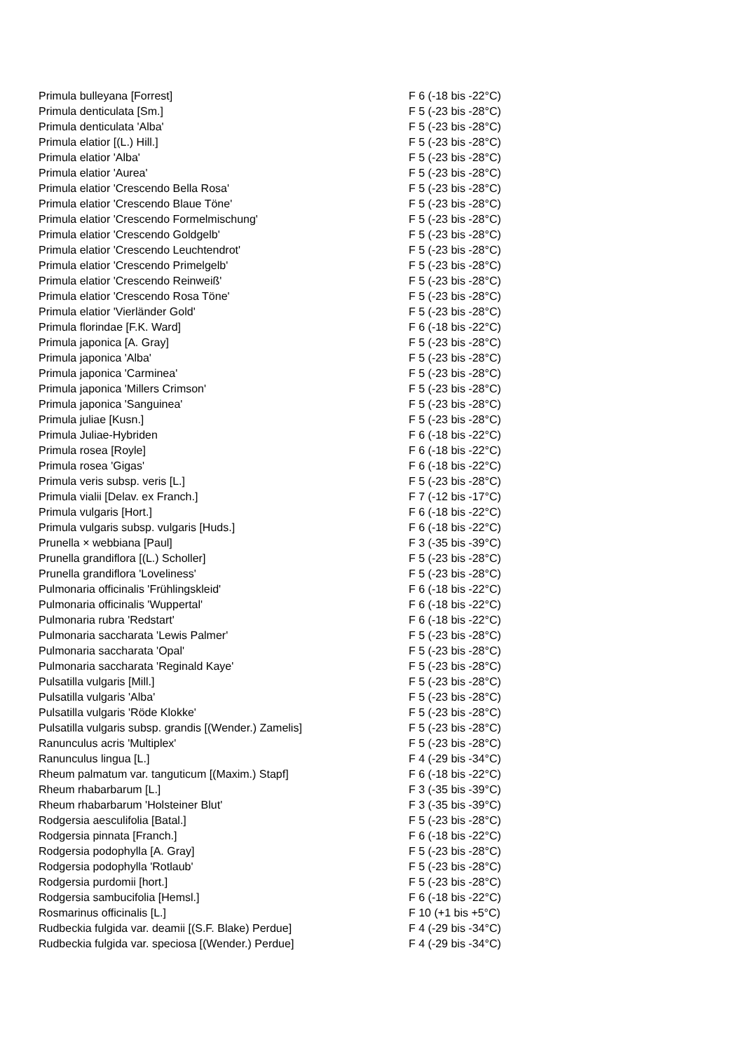| Primula bulleyana [Forrest] | F 6 (-18 bis -22°C) |
| Primula denticulata [Sm.] | F 5 (-23 bis -28°C) |
| Primula denticulata 'Alba' | F 5 (-23 bis -28°C) |
| Primula elatior [(L.) Hill.] | F 5 (-23 bis -28°C) |
| Primula elatior 'Alba' | F 5 (-23 bis -28°C) |
| Primula elatior 'Aurea' | F 5 (-23 bis -28°C) |
| Primula elatior 'Crescendo Bella Rosa' | F 5 (-23 bis -28°C) |
| Primula elatior 'Crescendo Blaue Töne' | F 5 (-23 bis -28°C) |
| Primula elatior 'Crescendo Formelmischung' | F 5 (-23 bis -28°C) |
| Primula elatior 'Crescendo Goldgelb' | F 5 (-23 bis -28°C) |
| Primula elatior 'Crescendo Leuchtendrot' | F 5 (-23 bis -28°C) |
| Primula elatior 'Crescendo Primelgelb' | F 5 (-23 bis -28°C) |
| Primula elatior 'Crescendo Reinweiß' | F 5 (-23 bis -28°C) |
| Primula elatior 'Crescendo Rosa Töne' | F 5 (-23 bis -28°C) |
| Primula elatior 'Vierländer Gold' | F 5 (-23 bis -28°C) |
| Primula florindae [F.K. Ward] | F 6 (-18 bis -22°C) |
| Primula japonica [A. Gray] | F 5 (-23 bis -28°C) |
| Primula japonica 'Alba' | F 5 (-23 bis -28°C) |
| Primula japonica 'Carminea' | F 5 (-23 bis -28°C) |
| Primula japonica 'Millers Crimson' | F 5 (-23 bis -28°C) |
| Primula japonica 'Sanguinea' | F 5 (-23 bis -28°C) |
| Primula juliae [Kusn.] | F 5 (-23 bis -28°C) |
| Primula Juliae-Hybriden | F 6 (-18 bis -22°C) |
| Primula rosea [Royle] | F 6 (-18 bis -22°C) |
| Primula rosea 'Gigas' | F 6 (-18 bis -22°C) |
| Primula veris subsp. veris [L.] | F 5 (-23 bis -28°C) |
| Primula vialii [Delav. ex Franch.] | F 7 (-12 bis -17°C) |
| Primula vulgaris [Hort.] | F 6 (-18 bis -22°C) |
| Primula vulgaris subsp. vulgaris [Huds.] | F 6 (-18 bis -22°C) |
| Prunella × webbiana [Paul] | F 3 (-35 bis -39°C) |
| Prunella grandiflora [(L.) Scholler] | F 5 (-23 bis -28°C) |
| Prunella grandiflora 'Loveliness' | F 5 (-23 bis -28°C) |
| Pulmonaria officinalis 'Frühlingskleid' | F 6 (-18 bis -22°C) |
| Pulmonaria officinalis 'Wuppertal' | F 6 (-18 bis -22°C) |
| Pulmonaria rubra 'Redstart' | F 6 (-18 bis -22°C) |
| Pulmonaria saccharata 'Lewis Palmer' | F 5 (-23 bis -28°C) |
| Pulmonaria saccharata 'Opal' | F 5 (-23 bis -28°C) |
| Pulmonaria saccharata 'Reginald Kaye' | F 5 (-23 bis -28°C) |
| Pulsatilla vulgaris [Mill.] | F 5 (-23 bis -28°C) |
| Pulsatilla vulgaris 'Alba' | F 5 (-23 bis -28°C) |
| Pulsatilla vulgaris 'Röde Klokke' | F 5 (-23 bis -28°C) |
| Pulsatilla vulgaris subsp. grandis [(Wender.) Zamelis] | F 5 (-23 bis -28°C) |
| Ranunculus acris 'Multiplex' | F 5 (-23 bis -28°C) |
| Ranunculus lingua [L.] | F 4 (-29 bis -34°C) |
| Rheum palmatum var. tanguticum [(Maxim.) Stapf] | F 6 (-18 bis -22°C) |
| Rheum rhabarbarum [L.] | F 3 (-35 bis -39°C) |
| Rheum rhabarbarum 'Holsteiner Blut' | F 3 (-35 bis -39°C) |
| Rodgersia aesculifolia [Batal.] | F 5 (-23 bis -28°C) |
| Rodgersia pinnata [Franch.] | F 6 (-18 bis -22°C) |
| Rodgersia podophylla [A. Gray] | F 5 (-23 bis -28°C) |
| Rodgersia podophylla 'Rotlaub' | F 5 (-23 bis -28°C) |
| Rodgersia purdomii [hort.] | F 5 (-23 bis -28°C) |
| Rodgersia sambucifolia [Hemsl.] | F 6 (-18 bis -22°C) |
| Rosmarinus officinalis [L.] | F 10 (+1 bis +5°C) |
| Rudbeckia fulgida var. deamii [(S.F. Blake) Perdue] | F 4 (-29 bis -34°C) |
| Rudbeckia fulgida var. speciosa [(Wender.) Perdue] | F 4 (-29 bis -34°C) |